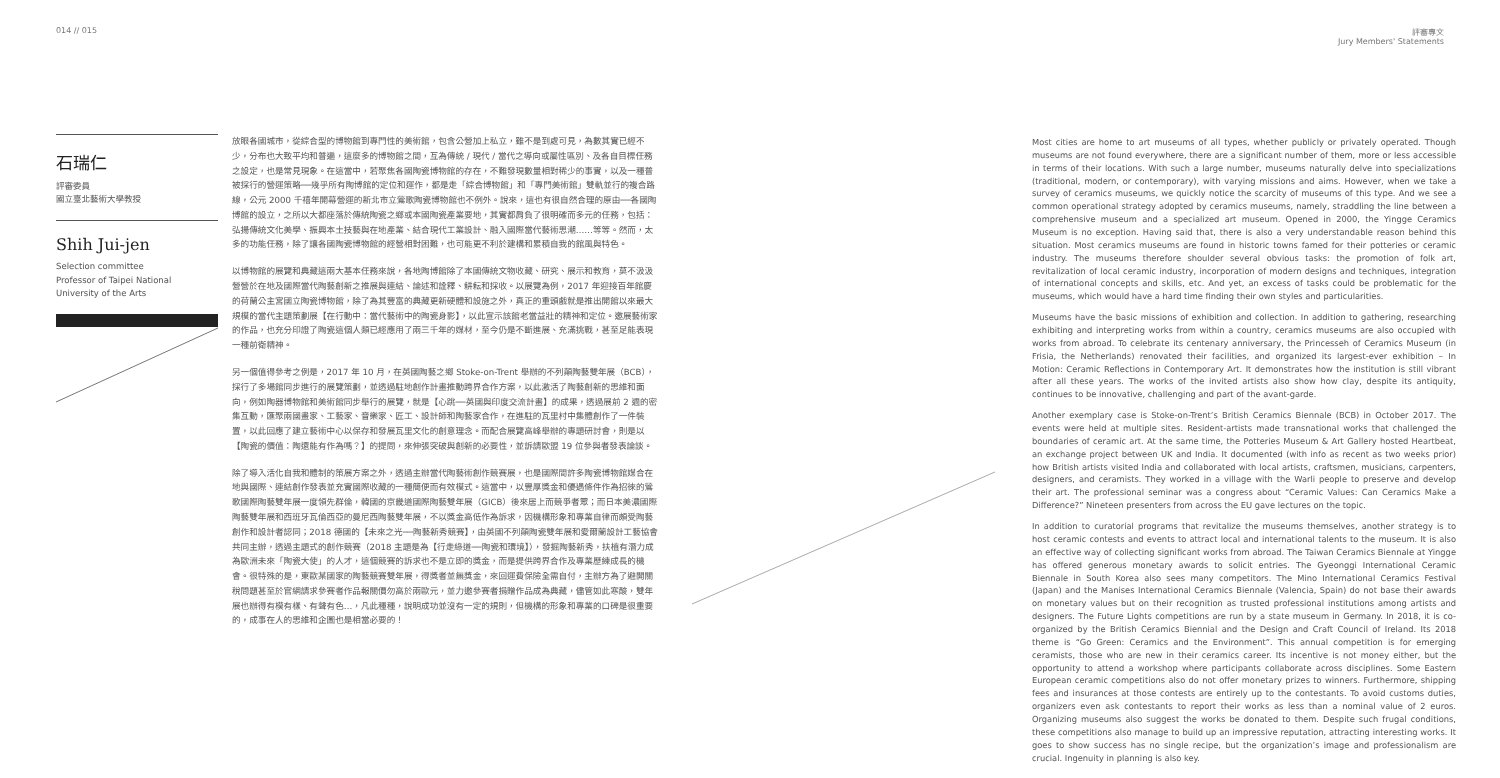014 // 015 評審專文
Jury Members' Statements
石瑞仁
評審委員
國立臺北藝術大學教授
Shih Jui-jen
Selection committee
Professor of Taipei National
University of the Arts
放眼各國城市，從綜合型的博物館到專門性的美術館，包含公營加上私立，雖不是到處可見，為數其實已經不少，分布也大致平均和普遍，這麼多的博物館之間，互為傳統 / 現代 / 當代之導向或屬性區別、及各自目標任務之設定，也是常見現象。在這當中，若聚焦各國陶瓷博物館的存在，不難發現數量相對稀少的事實，以及一種普被採行的營運策略──幾乎所有陶博館的定位和運作，都是走「綜合博物館」和「專門美術館」雙軌並行的複合路線，公元 2000 千禧年開幕營運的新北市立鶯歌陶瓷博物館也不例外。說來，這也有很自然合理的原由──各國陶博館的設立，之所以大都座落於傳統陶瓷之鄉或本國陶瓷產業要地，其實都肩負了很明確而多元的任務，包括：弘揚傳統文化美學、振興本土技藝與在地產業、結合現代工業設計、融入國際當代藝術思潮……等等。然而，太多的功能任務，除了讓各國陶瓷博物館的經營相對困難，也可能更不利於建構和累積自我的館風與特色。
以博物館的展覽和典藏這兩大基本任務來說，各地陶博館除了本國傳統文物收藏、研究、展示和教育，莫不汲汲營營於在地及國際當代陶藝創新之推展與連結、論述和詮釋、耕耘和採收。以展覽為例，2017 年迎接百年館慶的荷蘭公主宮國立陶瓷博物館，除了為其豐富的典藏更新硬體和設施之外，真正的重頭戲就是推出開館以來最大規模的當代主題策劃展【在行動中：當代藝術中的陶瓷身影】，以此宣示該館老當益壯的精神和定位。邀展藝術家的作品，也充分印證了陶瓷這個人類已經應用了兩三千年的媒材，至今仍是不斷進展、充滿挑戰，甚至足能表現一種前衛精神。
另一個值得參考之例是，2017 年 10 月，在英國陶藝之鄉 Stoke-on-Trent 舉辦的不列顛陶藝雙年展（BCB），採行了多場館同步進行的展覽策劃，並透過駐地創作計畫推動跨界合作方案，以此激活了陶藝創新的思維和面向，例如陶器博物館和美術館同步舉行的展覽，就是【心跳──英國與印度交流計畫】的成果，透過展前 2 週的密集互動，匯聚兩國畫家、工藝家、音樂家、匠工、設計師和陶藝家合作，在進駐的瓦里村中集體創作了一件裝置，以此回應了建立藝術中心以保存和發展瓦里文化的創意理念。而配合展覽高峰舉辦的專題研討會，則是以【陶瓷的價值：陶還能有作為嗎？】的提問，來伸張突破與創新的必要性，並訴請歐盟 19 位參與者發表論談。
除了導入活化自我和體制的策展方案之外，透過主辦當代陶藝術創作競賽展，也是國際間許多陶瓷博物館媒合在地與國際、連結創作發表並充實國際收藏的一種簡便而有效模式。這當中，以豐厚獎金和優遇條件作為招徠的鶯歌國際陶藝雙年展一度領先群倫，韓國的京畿道國際陶藝雙年展（GICB）後來居上而競爭者眾；而日本美濃國際陶藝雙年展和西班牙瓦倫西亞的曼尼西陶藝雙年展，不以獎金高低作為訴求，因機構形象和專業自律而頗受陶藝創作和設計者認同；2018 德國的【未來之光──陶藝新秀競賽】，由英國不列顛陶瓷雙年展和愛爾蘭設計工藝協會共同主辦，透過主題式的創作競賽（2018 主題是為【行走綠道──陶瓷和環境】），發掘陶藝新秀，扶植有潛力成為歐洲未來「陶瓷大使」的人才，這個競賽的訴求也不是立即的獎金，而是提供跨界合作及專業歷練成長的機會。很特殊的是，東歐某國家的陶藝競賽雙年展，得獎者並無獎金，來回運費保險全需自付，主辦方為了避開關稅問題甚至於官網請求參賽者作品報關價勿高於兩歐元，並力邀參賽者捐贈作品成為典藏，儘管如此寒酸，雙年展也辦得有模有樣、有聲有色…，凡此種種，說明成功並沒有一定的規則，但機構的形象和專業的口碑是很重要的，成事在人的思維和企圖也是相當必要的！
Most cities are home to art museums of all types, whether publicly or privately operated. Though museums are not found everywhere, there are a significant number of them, more or less accessible in terms of their locations. With such a large number, museums naturally delve into specializations (traditional, modern, or contemporary), with varying missions and aims. However, when we take a survey of ceramics museums, we quickly notice the scarcity of museums of this type. And we see a common operational strategy adopted by ceramics museums, namely, straddling the line between a comprehensive museum and a specialized art museum. Opened in 2000, the Yingge Ceramics Museum is no exception. Having said that, there is also a very understandable reason behind this situation. Most ceramics museums are found in historic towns famed for their potteries or ceramic industry. The museums therefore shoulder several obvious tasks: the promotion of folk art, revitalization of local ceramic industry, incorporation of modern designs and techniques, integration of international concepts and skills, etc. And yet, an excess of tasks could be problematic for the museums, which would have a hard time finding their own styles and particularities.
Museums have the basic missions of exhibition and collection. In addition to gathering, researching exhibiting and interpreting works from within a country, ceramics museums are also occupied with works from abroad. To celebrate its centenary anniversary, the Princesseh of Ceramics Museum (in Frisia, the Netherlands) renovated their facilities, and organized its largest-ever exhibition – In Motion: Ceramic Reflections in Contemporary Art. It demonstrates how the institution is still vibrant after all these years. The works of the invited artists also show how clay, despite its antiquity, continues to be innovative, challenging and part of the avant-garde.
Another exemplary case is Stoke-on-Trent’s British Ceramics Biennale (BCB) in October 2017. The events were held at multiple sites. Resident-artists made transnational works that challenged the boundaries of ceramic art. At the same time, the Potteries Museum & Art Gallery hosted Heartbeat, an exchange project between UK and India. It documented (with info as recent as two weeks prior) how British artists visited India and collaborated with local artists, craftsmen, musicians, carpenters, designers, and ceramists. They worked in a village with the Warli people to preserve and develop their art. The professional seminar was a congress about “Ceramic Values: Can Ceramics Make a Difference?” Nineteen presenters from across the EU gave lectures on the topic.
In addition to curatorial programs that revitalize the museums themselves, another strategy is to host ceramic contests and events to attract local and international talents to the museum. It is also an effective way of collecting significant works from abroad. The Taiwan Ceramics Biennale at Yingge has offered generous monetary awards to solicit entries. The Gyeonggi International Ceramic Biennale in South Korea also sees many competitors. The Mino International Ceramics Festival (Japan) and the Manises International Ceramics Biennale (Valencia, Spain) do not base their awards on monetary values but on their recognition as trusted professional institutions among artists and designers. The Future Lights competitions are run by a state museum in Germany. In 2018, it is co-organized by the British Ceramics Biennial and the Design and Craft Council of Ireland. Its 2018 theme is “Go Green: Ceramics and the Environment”. This annual competition is for emerging ceramists, those who are new in their ceramics career. Its incentive is not money either, but the opportunity to attend a workshop where participants collaborate across disciplines. Some Eastern European ceramic competitions also do not offer monetary prizes to winners. Furthermore, shipping fees and insurances at those contests are entirely up to the contestants. To avoid customs duties, organizers even ask contestants to report their works as less than a nominal value of 2 euros. Organizing museums also suggest the works be donated to them. Despite such frugal conditions, these competitions also manage to build up an impressive reputation, attracting interesting works. It goes to show success has no single recipe, but the organization’s image and professionalism are crucial. Ingenuity in planning is also key.